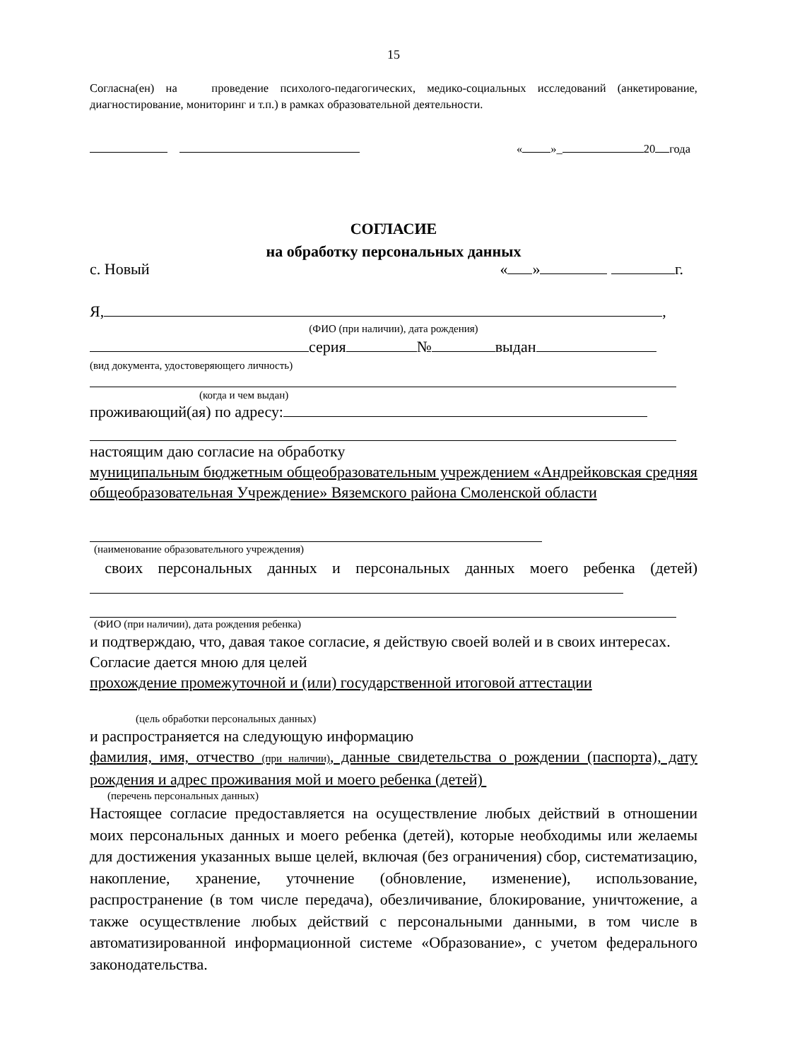15
Согласна(ен) на проведение психолого-педагогических, медико-социальных исследований (анкетирование, диагностирование, мониторинг и т.п.) в рамках образовательной деятельности.
« »_ 20 года
СОГЛАСИЕ
на обработку персональных данных
с. Новый « » г.
Я, ,
(ФИО (при наличии), дата рождения)
серия № выдан
(вид документа, удостоверяющего личность)
(когда и чем выдан)
проживающий(ая) по адресу:
настоящим даю согласие на обработку
муниципальным бюджетным общеобразовательным учреждением «Андрейковская средняя общеобразовательная Учреждение» Вяземского района Смоленской области
(наименование образовательного учреждения)
своих персональных данных и персональных данных моего ребенка (детей)
(ФИО (при наличии), дата рождения ребенка)
и подтверждаю, что, давая такое согласие, я действую своей волей и в своих интересах.
Согласие дается мною для целей
прохождение промежуточной и (или) государственной итоговой аттестации
(цель обработки персональных данных)
и распространяется на следующую информацию
фамилия, имя, отчество (при наличии), данные свидетельства о рождении (паспорта), дату рождения и адрес проживания мой и моего ребенка (детей)
(перечень персональных данных)
Настоящее согласие предоставляется на осуществление любых действий в отношении моих персональных данных и моего ребенка (детей), которые необходимы или желаемы для достижения указанных выше целей, включая (без ограничения) сбор, систематизацию, накопление, хранение, уточнение (обновление, изменение), использование, распространение (в том числе передача), обезличивание, блокирование, уничтожение, а также осуществление любых действий с персональными данными, в том числе в автоматизированной информационной системе «Образование», с учетом федерального законодательства.